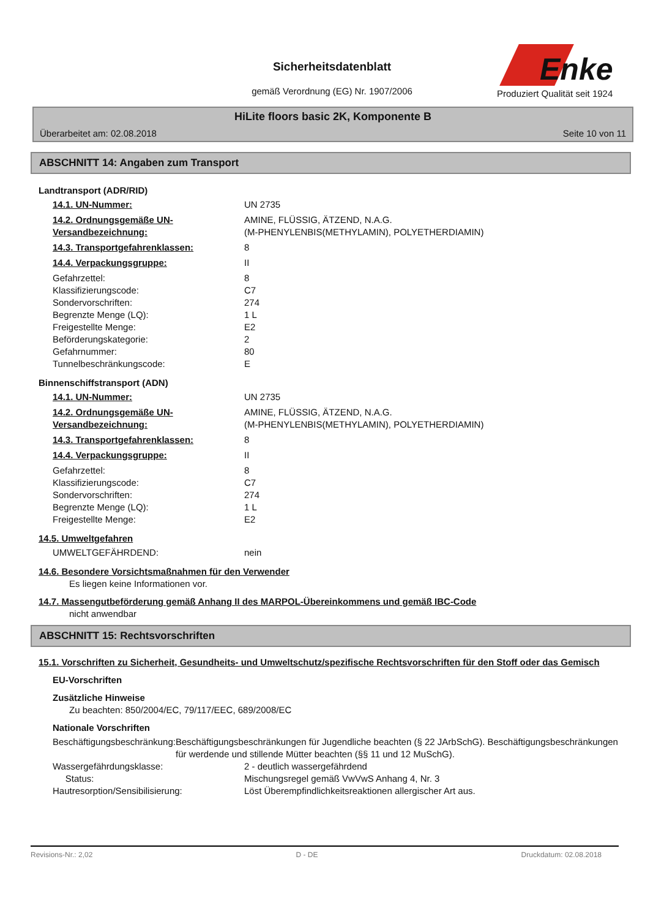Sicherheitsdatenblatt
gemäß Verordnung (EG) Nr. 1907/2006
Enke
Produziert Qualität seit 1924
HiLite floors basic 2K, Komponente B
Überarbeitet am: 02.08.2018 Seite 10 von 11
ABSCHNITT 14: Angaben zum Transport
Landtransport (ADR/RID)
14.1. UN-Nummer: UN 2735
14.2. Ordnungsgemäße UN-Versandbezeichnung: AMINE, FLÜSSIG, ÄTZEND, N.A.G.
(M-PHENYLENBIS(METHYLAMIN), POLYETHERDIAMIN)
14.3. Transportgefahrenklassen: 8
14.4. Verpackungsgruppe: II
Gefahrzettel: 8
Klassifizierungscode: C7
Sondervorschriften: 274
Begrenzte Menge (LQ): 1 L
Freigestellte Menge: E2
Beförderungskategorie: 2
Gefahrnummer: 80
Tunnelbeschränkungscode: E
Binnenschiffstransport (ADN)
14.1. UN-Nummer: UN 2735
14.2. Ordnungsgemäße UN-Versandbezeichnung: AMINE, FLÜSSIG, ÄTZEND, N.A.G.
(M-PHENYLENBIS(METHYLAMIN), POLYETHERDIAMIN)
14.3. Transportgefahrenklassen: 8
14.4. Verpackungsgruppe: II
Gefahrzettel: 8
Klassifizierungscode: C7
Sondervorschriften: 274
Begrenzte Menge (LQ): 1 L
Freigestellte Menge: E2
14.5. Umweltgefahren
UMWELTGEFÄHRDEND: nein
14.6. Besondere Vorsichtsmaßnahmen für den Verwender
Es liegen keine Informationen vor.
14.7. Massengutbeförderung gemäß Anhang II des MARPOL-Übereinkommens und gemäß IBC-Code
nicht anwendbar
ABSCHNITT 15: Rechtsvorschriften
15.1. Vorschriften zu Sicherheit, Gesundheits- und Umweltschutz/spezifische Rechtsvorschriften für den Stoff oder das Gemisch
EU-Vorschriften
Zusätzliche Hinweise
Zu beachten: 850/2004/EC, 79/117/EEC, 689/2008/EC
Nationale Vorschriften
Beschäftigungsbeschränkung: Beschäftigungsbeschränkungen für Jugendliche beachten (§ 22 JArbSchG). Beschäftigungsbeschränkungen für werdende und stillende Mütter beachten (§§ 11 und 12 MuSchG).
Wassergefährdungsklasse: 2 - deutlich wassergefährdend
Status: Mischungsregel gemäß VwVwS Anhang 4, Nr. 3
Hautresorption/Sensibilisierung: Löst Überempfindlichkeitsreaktionen allergischer Art aus.
Revisions-Nr.: 2,02 D - DE Druckdatum: 02.08.2018